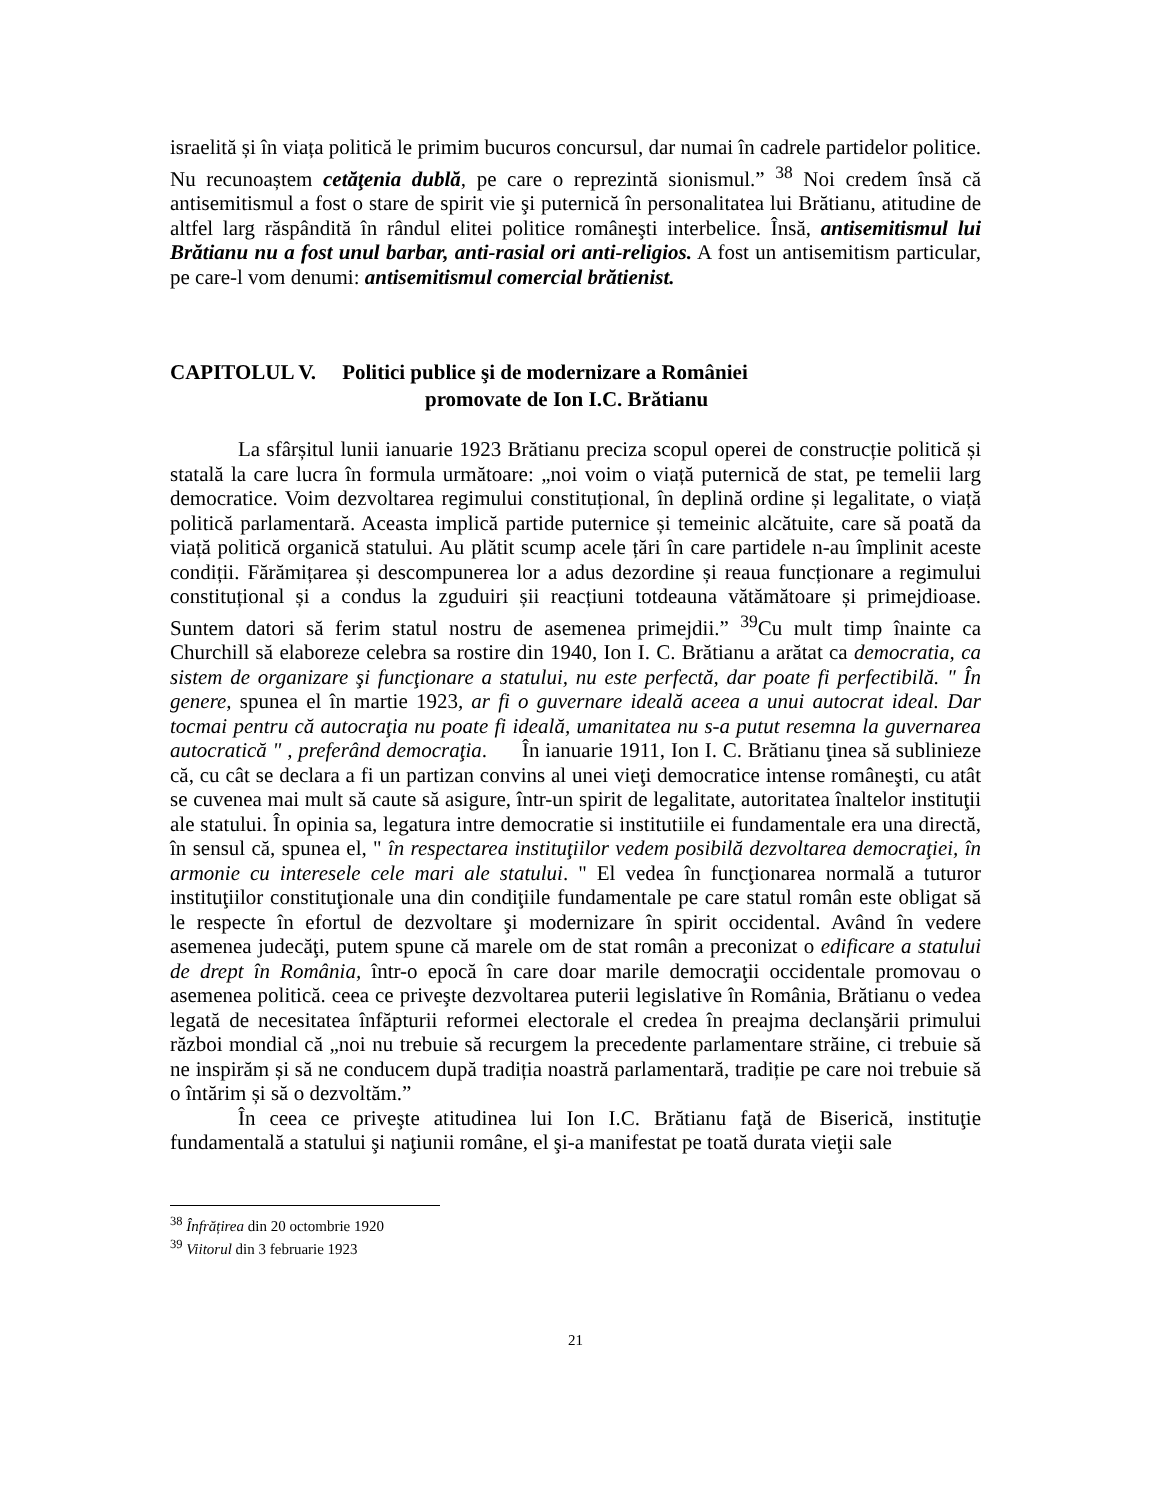israelită și în viața politică le primim bucuros concursul, dar numai în cadrele partidelor politice. Nu recunoaștem cetăţenia dublă, pe care o reprezintă sionismul.” <sup>38</sup> Noi credem însă că antisemitismul a fost o stare de spirit vie şi puternică în personalitatea lui Brătianu, atitudine de altfel larg răspândită în rândul elitei politice româneşti interbelice. Însă, antisemitismul lui Brătianu nu a fost unul barbar, anti-rasial ori anti-religios. A fost un antisemitism particular, pe care-l vom denumi: antisemitismul comercial brătienist.
CAPITOLUL V. Politici publice şi de modernizare a României
promovate de Ion I.C. Brătianu
La sfârșitul lunii ianuarie 1923 Brătianu preciza scopul operei de construcție politică și statală la care lucra în formula următoare: „noi voim o viață puternică de stat, pe temelii larg democratice. Voim dezvoltarea regimului constituțional, în deplină ordine și legalitate, o viață politică parlamentară. Aceasta implică partide puternice și temeinic alcătuite, care să poată da viață politică organică statului. Au plătit scump acele țări în care partidele n-au împlinit aceste condiții. Fărămițarea și descompunerea lor a adus dezordine și reaua funcționare a regimului constituțional și a condus la zguduiri șii reacțiuni totdeauna vătămătoare și primejdioase. Suntem datori să ferim statul nostru de asemenea primejdii.” <sup>39</sup>Cu mult timp înainte ca Churchill să elaboreze celebra sa rostire din 1940, Ion I. C. Brătianu a arătat ca democratia, ca sistem de organizare şi funcţionare a statului, nu este perfectă, dar poate fi perfectibilă. " În genere, spunea el în martie 1923, ar fi o guvernare ideală aceea a unui autocrat ideal. Dar tocmai pentru că autocraţia nu poate fi ideală, umanitatea nu s-a putut resemna la guvernarea autocratică " , preferând democraţia. În ianuarie 1911, Ion I. C. Brătianu ţinea să sublinieze că, cu cât se declara a fi un partizan convins al unei vieţi democratice intense româneşti, cu atât se cuvenea mai mult să caute să asigure, într-un spirit de legalitate, autoritatea înaltelor instituţii ale statului. În opinia sa, legatura intre democratie si institutiile ei fundamentale era una directă, în sensul că, spunea el, " în respectarea instituţiilor vedem posibilă dezvoltarea democraţiei, în armonie cu interesele cele mari ale statului. " El vedea în funcţionarea normală a tuturor instituţiilor constituţionale una din condiţiile fundamentale pe care statul român este obligat să le respecte în efortul de dezvoltare şi modernizare în spirit occidental. Având în vedere asemenea judecăţi, putem spune că marele om de stat român a preconizat o edificare a statului de drept în România, într-o epocă în care doar marile democraţii occidentale promovau o asemenea politică. ceea ce priveşte dezvoltarea puterii legislative în România, Brătianu o vedea legată de necesitatea înfăpturii reformei electorale el credea în preajma declanşării primului război mondial că „noi nu trebuie să recurgem la precedente parlamentare străine, ci trebuie să ne inspirăm și să ne conducem după tradiția noastră parlamentară, tradiție pe care noi trebuie să o întărim și să o dezvoltăm.”
În ceea ce priveşte atitudinea lui Ion I.C. Brătianu faţă de Biserică, instituţie fundamentală a statului şi naţiunii române, el şi-a manifestat pe toată durata vieţii sale
<sup>38</sup> Înfrățirea din 20 octombrie 1920
<sup>39</sup> Viitorul din 3 februarie 1923
21